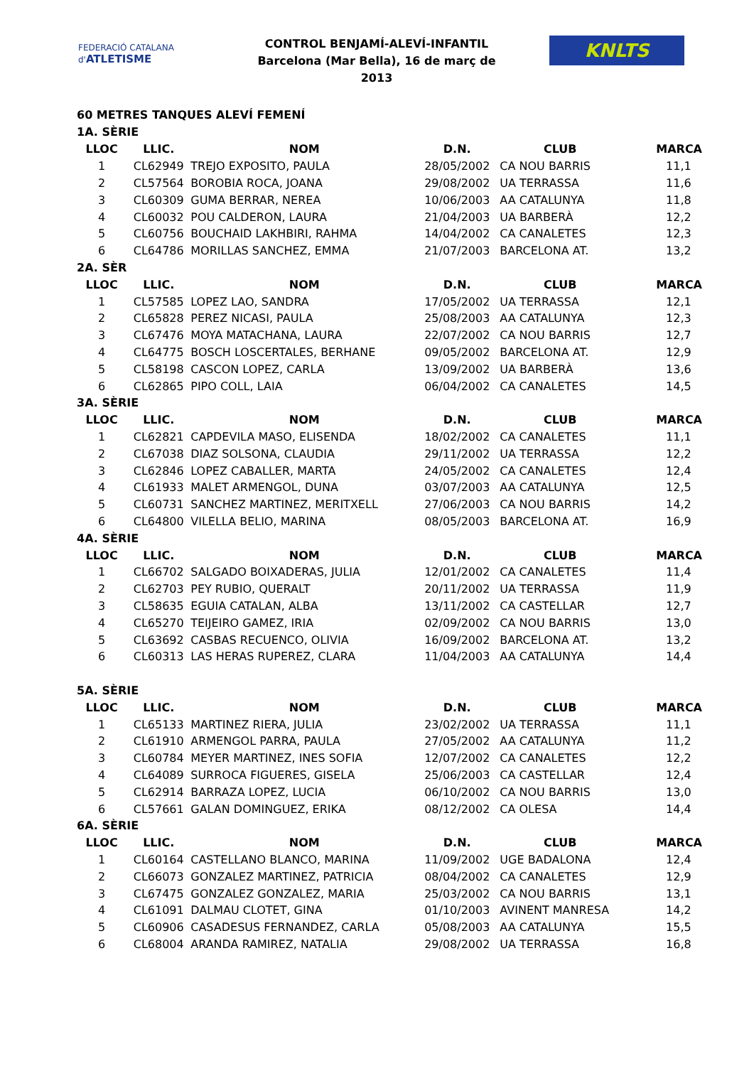FEDERACIÓ CATALANA d'ATLETISME
CONTROL BENJAMÍ-ALEVÍ-INFANTIL
Barcelona (Mar Bella), 16 de març de 2013
KNLTS
60 METRES TANQUES ALEVÍ FEMENÍ
1A. SÈRIE
| LLOC | LLIC. | NOM | D.N. | CLUB | MARCA |
| --- | --- | --- | --- | --- | --- |
| 1 | CL62949 | TREJO EXPOSITO, PAULA | 28/05/2002 | CA NOU BARRIS | 11,1 |
| 2 | CL57564 | BOROBIA ROCA, JOANA | 29/08/2002 | UA TERRASSA | 11,6 |
| 3 | CL60309 | GUMA BERRAR, NEREA | 10/06/2003 | AA CATALUNYA | 11,8 |
| 4 | CL60032 | POU CALDERON, LAURA | 21/04/2003 | UA BARBERÀ | 12,2 |
| 5 | CL60756 | BOUCHAID LAKHBIRI, RAHMA | 14/04/2002 | CA CANALETES | 12,3 |
| 6 | CL64786 | MORILLAS SANCHEZ, EMMA | 21/07/2003 | BARCELONA AT. | 13,2 |
| 2A. SÈR | | | | | |
| LLOC | LLIC. | NOM | D.N. | CLUB | MARCA |
| 1 | CL57585 | LOPEZ LAO, SANDRA | 17/05/2002 | UA TERRASSA | 12,1 |
| 2 | CL65828 | PEREZ NICASI, PAULA | 25/08/2003 | AA CATALUNYA | 12,3 |
| 3 | CL67476 | MOYA MATACHANA, LAURA | 22/07/2002 | CA NOU BARRIS | 12,7 |
| 4 | CL64775 | BOSCH LOSCERTALES, BERHANE | 09/05/2002 | BARCELONA AT. | 12,9 |
| 5 | CL58198 | CASCON LOPEZ, CARLA | 13/09/2002 | UA BARBERÀ | 13,6 |
| 6 | CL62865 | PIPO COLL, LAIA | 06/04/2002 | CA CANALETES | 14,5 |
| 3A. SÈRIE | | | | | |
| LLOC | LLIC. | NOM | D.N. | CLUB | MARCA |
| 1 | CL62821 | CAPDEVILA MASO, ELISENDA | 18/02/2002 | CA CANALETES | 11,1 |
| 2 | CL67038 | DIAZ SOLSONA, CLAUDIA | 29/11/2002 | UA TERRASSA | 12,2 |
| 3 | CL62846 | LOPEZ CABALLER, MARTA | 24/05/2002 | CA CANALETES | 12,4 |
| 4 | CL61933 | MALET ARMENGOL, DUNA | 03/07/2003 | AA CATALUNYA | 12,5 |
| 5 | CL60731 | SANCHEZ MARTINEZ, MERITXELL | 27/06/2003 | CA NOU BARRIS | 14,2 |
| 6 | CL64800 | VILELLA BELIO, MARINA | 08/05/2003 | BARCELONA AT. | 16,9 |
| 4A. SÈRIE | | | | | |
| LLOC | LLIC. | NOM | D.N. | CLUB | MARCA |
| 1 | CL66702 | SALGADO BOIXADERAS, JULIA | 12/01/2002 | CA CANALETES | 11,4 |
| 2 | CL62703 | PEY RUBIO, QUERALT | 20/11/2002 | UA TERRASSA | 11,9 |
| 3 | CL58635 | EGUIA CATALAN, ALBA | 13/11/2002 | CA CASTELLAR | 12,7 |
| 4 | CL65270 | TEIJEIRO GAMEZ, IRIA | 02/09/2002 | CA NOU BARRIS | 13,0 |
| 5 | CL63692 | CASBAS RECUENCO, OLIVIA | 16/09/2002 | BARCELONA AT. | 13,2 |
| 6 | CL60313 | LAS HERAS RUPEREZ, CLARA | 11/04/2003 | AA CATALUNYA | 14,4 |
| 5A. SÈRIE | | | | | |
| LLOC | LLIC. | NOM | D.N. | CLUB | MARCA |
| 1 | CL65133 | MARTINEZ RIERA, JULIA | 23/02/2002 | UA TERRASSA | 11,1 |
| 2 | CL61910 | ARMENGOL PARRA, PAULA | 27/05/2002 | AA CATALUNYA | 11,2 |
| 3 | CL60784 | MEYER MARTINEZ, INES SOFIA | 12/07/2002 | CA CANALETES | 12,2 |
| 4 | CL64089 | SURROCA FIGUERES, GISELA | 25/06/2003 | CA CASTELLAR | 12,4 |
| 5 | CL62914 | BARRAZA LOPEZ, LUCIA | 06/10/2002 | CA NOU BARRIS | 13,0 |
| 6 | CL57661 | GALAN DOMINGUEZ, ERIKA | 08/12/2002 | CA OLESA | 14,4 |
| 6A. SÈRIE | | | | | |
| LLOC | LLIC. | NOM | D.N. | CLUB | MARCA |
| 1 | CL60164 | CASTELLANO BLANCO, MARINA | 11/09/2002 | UGE BADALONA | 12,4 |
| 2 | CL66073 | GONZALEZ MARTINEZ, PATRICIA | 08/04/2002 | CA CANALETES | 12,9 |
| 3 | CL67475 | GONZALEZ GONZALEZ, MARIA | 25/03/2002 | CA NOU BARRIS | 13,1 |
| 4 | CL61091 | DALMAU CLOTET, GINA | 01/10/2003 | AVINENT MANRESA | 14,2 |
| 5 | CL60906 | CASADESUS FERNANDEZ, CARLA | 05/08/2003 | AA CATALUNYA | 15,5 |
| 6 | CL68004 | ARANDA RAMIREZ, NATALIA | 29/08/2002 | UA TERRASSA | 16,8 |